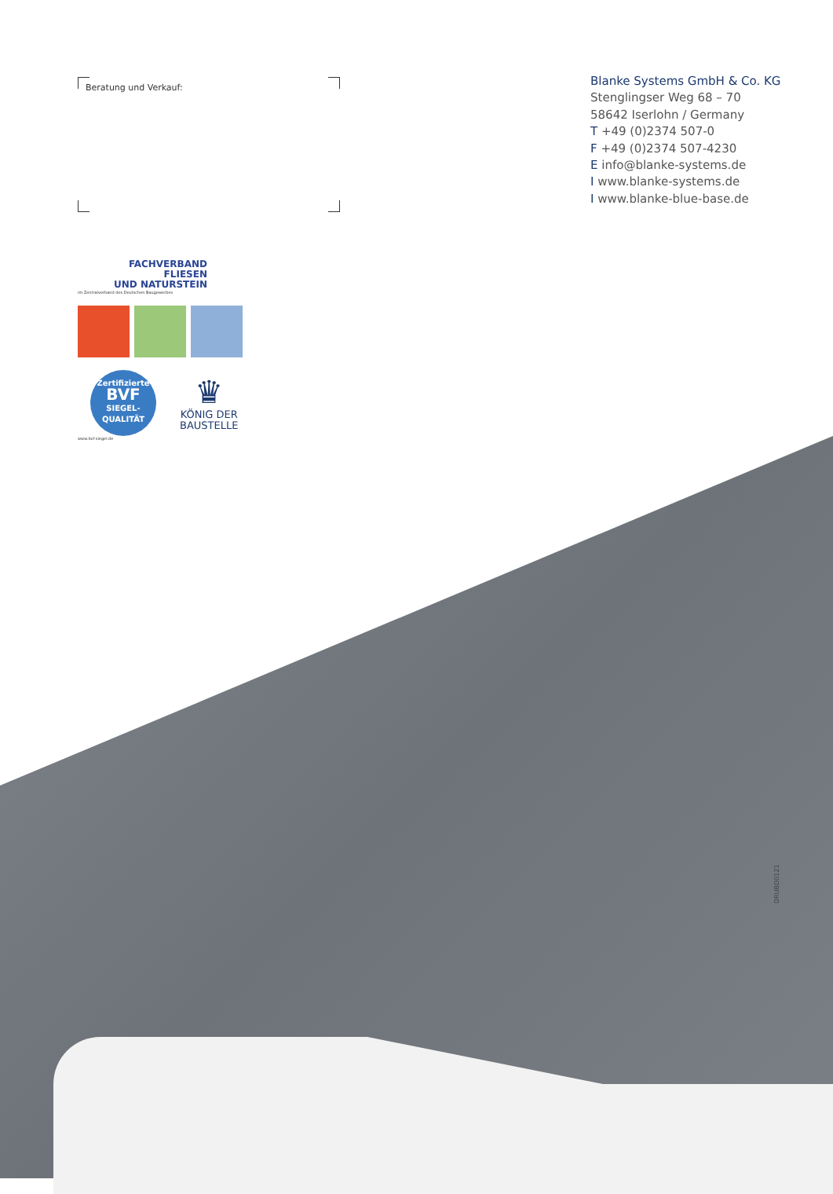Beratung und Verkauf:
Blanke Systems GmbH & Co. KG
Stenglingser Weg 68 – 70
58642 Iserlohn / Germany
T +49 (0)2374 507-0
F +49 (0)2374 507-4230
E info@blanke-systems.de
I www.blanke-systems.de
I www.blanke-blue-base.de
FACHVERBAND
FLIESEN
UND NATURSTEIN
im Zentralverband des Deutschen Baugewerbes
Zertifizierte
BVF
SIEGEL-
QUALITÄT
♛
KÖNIG DER
BAUSTELLE
www.bvf-siegel.de
DRUBD0121